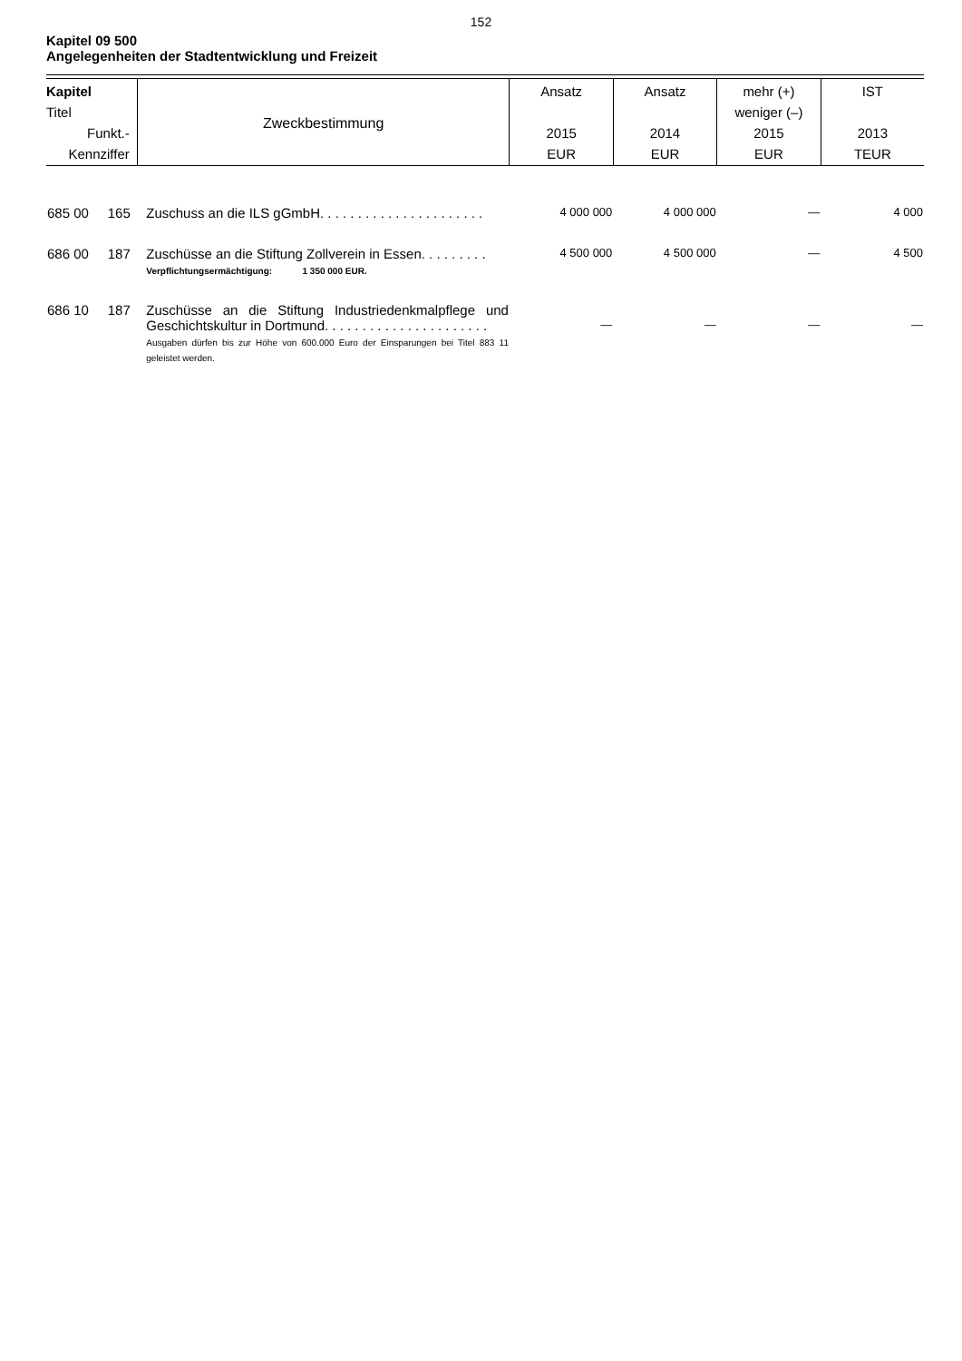152
Kapitel 09 500
Angelegenheiten der Stadtentwicklung und Freizeit
| Kapitel Titel Funkt.- Kennziffer | Zweckbestimmung | Ansatz 2015 EUR | Ansatz 2014 EUR | mehr (+) weniger (–) 2015 EUR | IST 2013 TEUR |
| --- | --- | --- | --- | --- | --- |
| 685 00 165 | Zuschuss an die ILS gGmbH. . . . . . . . . . . . . . . . . . . . . . | 4 000 000 | 4 000 000 | — | 4 000 |
| 686 00 187 | Zuschüsse an die Stiftung Zollverein in Essen. . . . . . . . . Verpflichtungsermächtigung: 1 350 000 EUR. | 4 500 000 | 4 500 000 | — | 4 500 |
| 686 10 187 | Zuschüsse an die Stiftung Industriedenkmalpflege und Geschichtskultur in Dortmund. . . . . . . . . . . . . . . . . . . . . . Ausgaben dürfen bis zur Höhe von 600.000 Euro der Einsparungen bei Titel 883 11 geleistet werden. | — | — | — | — |